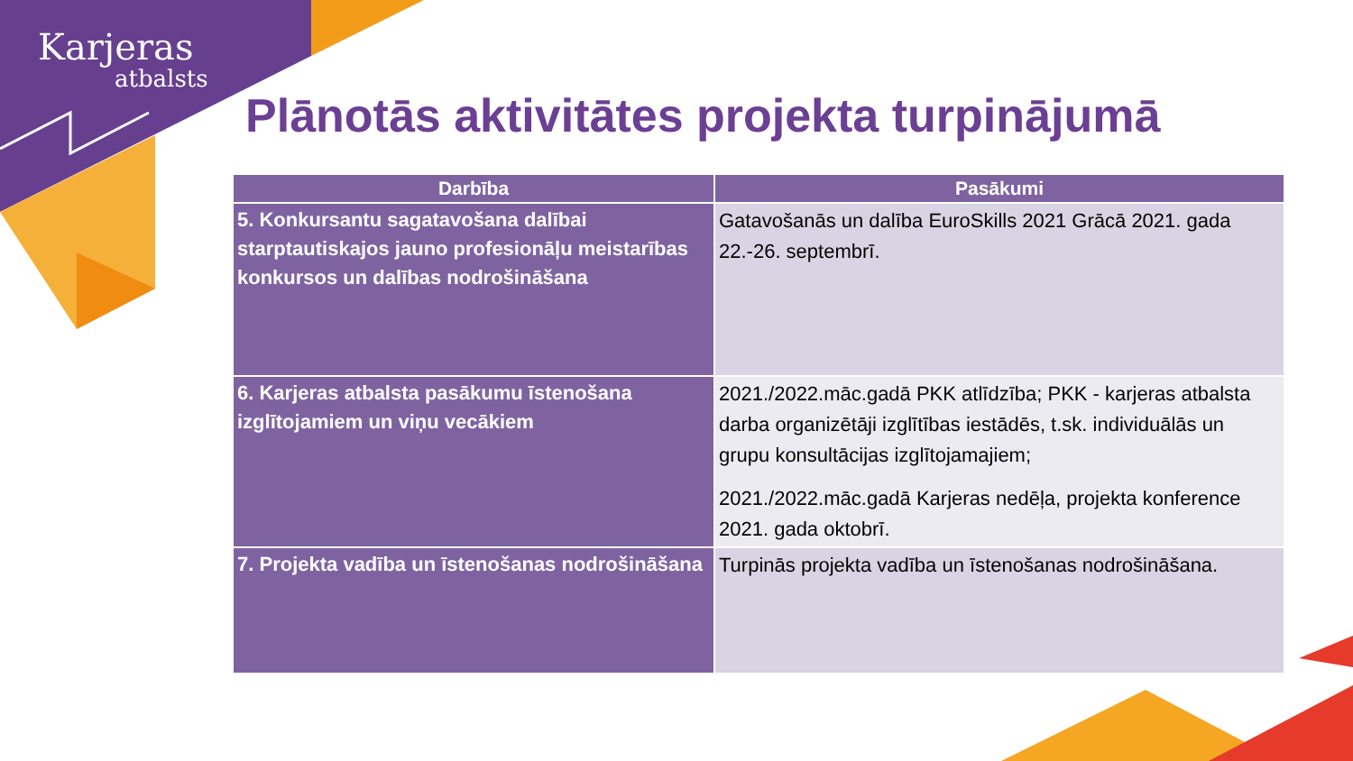Karjeras
atbalsts
Plānotās aktivitātes projekta turpinājumā
| Darbība | Pasākumi |
| --- | --- |
| 5. Konkursantu sagatavošana dalībai starptautiskajos jauno profesionāļu meistarības konkursos un dalības nodrošināšana | Gatavošanās un dalība EuroSkills 2021 Grācā 2021. gada 22.-26. septembrī. |
| 6. Karjeras atbalsta pasākumu īstenošana izglītojamiem un viņu vecākiem | 2021./2022.māc.gadā PKK atlīdzība; PKK - karjeras atbalsta darba organizētāji izglītības iestādēs, t.sk. individuālās un grupu konsultācijas izglītojamajiem; 2021./2022.māc.gadā Karjeras nedēļa, projekta konference 2021. gada oktobrī. |
| 7. Projekta vadība un īstenošanas nodrošināšana | Turpinās projekta vadība un īstenošanas nodrošināšana. |